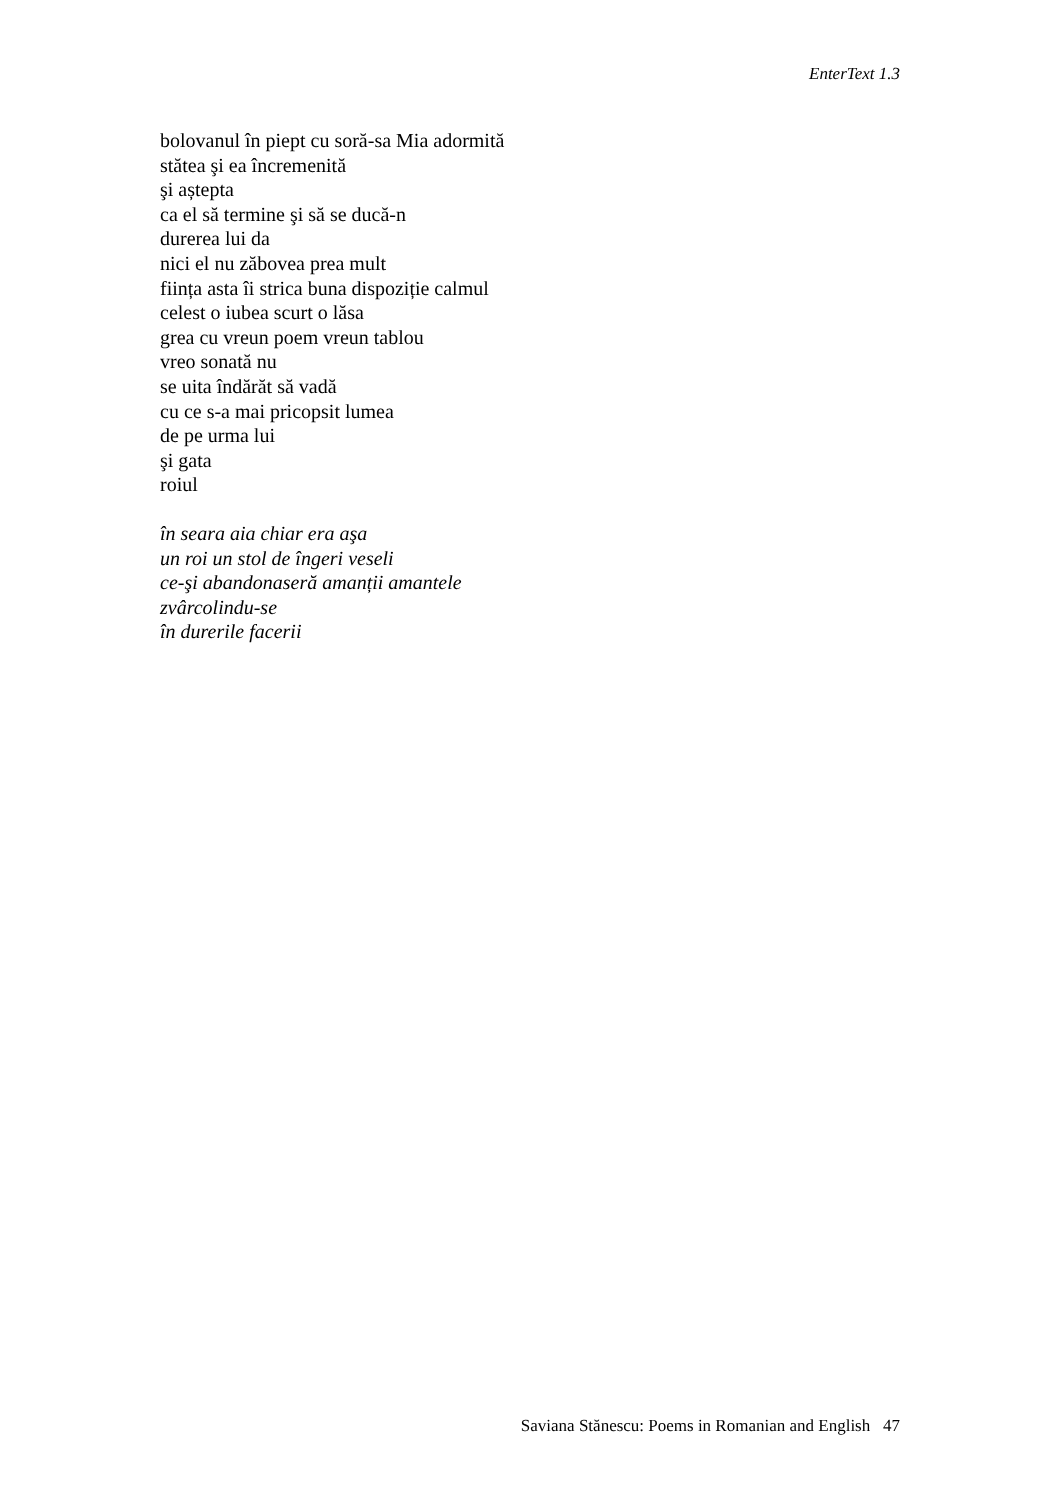EnterText 1.3
bolovanul în piept cu soră-sa Mia adormită
stătea şi ea încremenită
şi aștepta
ca el să termine şi să se ducă-n
durerea lui da
nici el nu zăbovea prea mult
ființa asta îi strica buna dispoziție calmul
celest o iubea scurt o lăsa
grea cu vreun poem vreun tablou
vreo sonată nu
se uita îndărăt să vadă
cu ce s-a mai pricopsit lumea
de pe urma lui
şi gata
roiul
în seara aia chiar era aşa
un roi un stol de îngeri veseli
ce-şi abandonaseră amanții amantele
zvârcolindu-se
în durerile facerii
Saviana Stănescu: Poems in Romanian and English 47